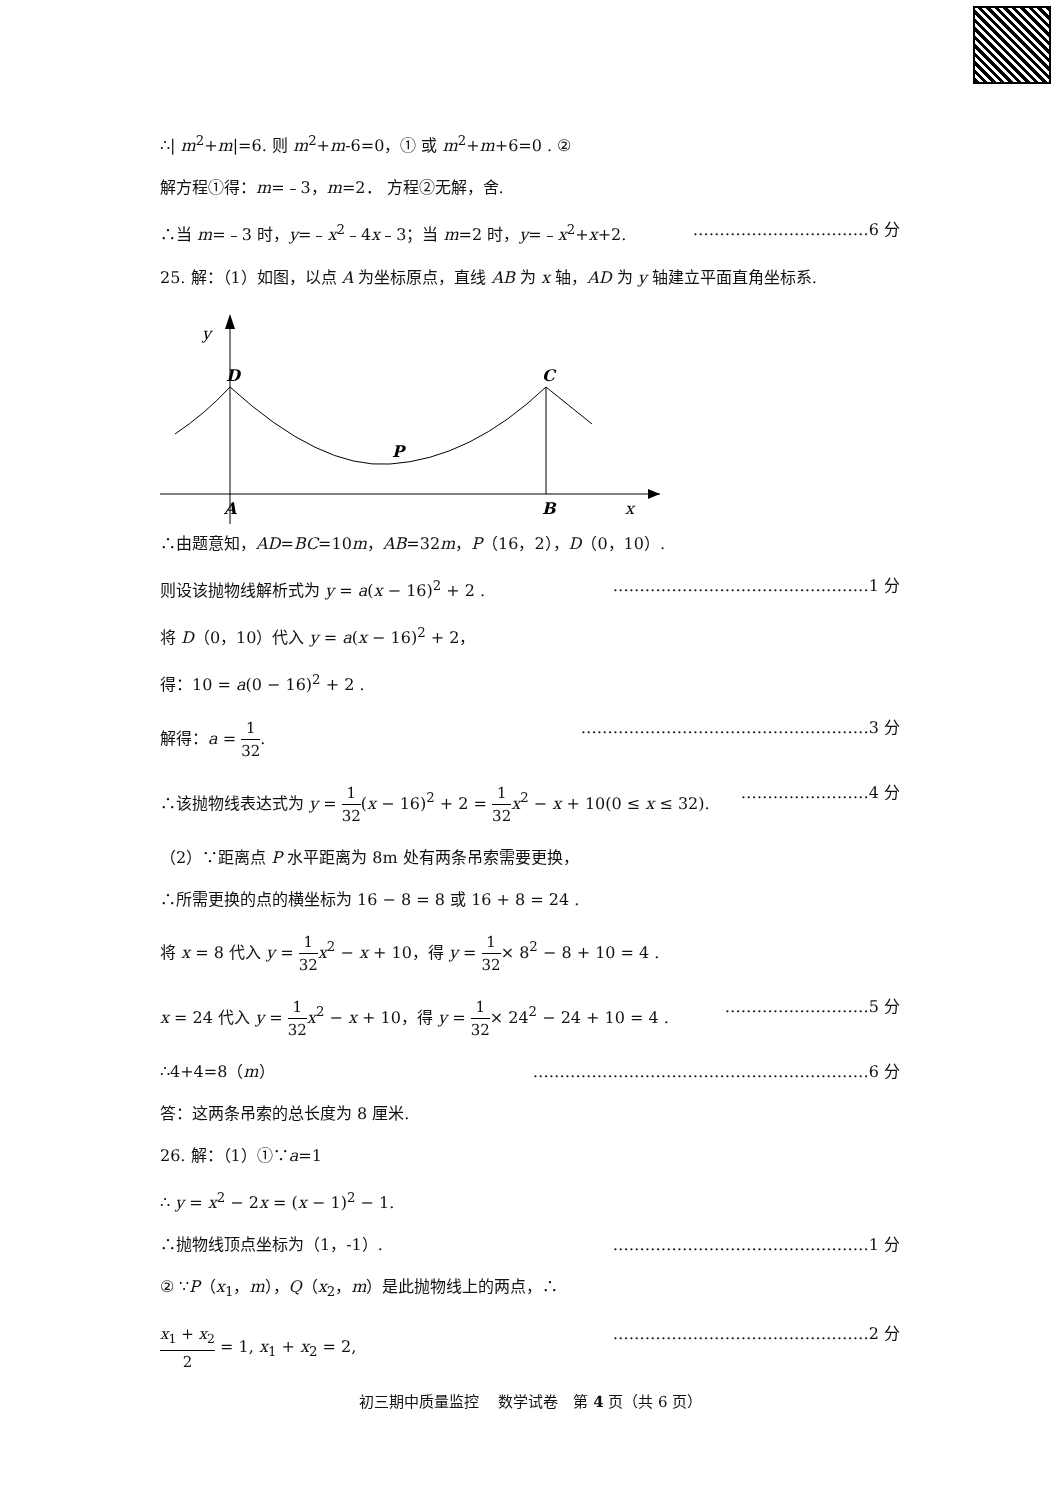∴| m<sup>2</sup>+m|=6. 则 m<sup>2</sup>+m-6=0，① 或 m<sup>2</sup>+m+6=0 . ②
解方程①得：m=﹣3，m=2． 方程②无解，舍.
∴当 m=﹣3 时，y=﹣x<sup>2</sup>﹣4x﹣3；当 m=2 时，y=﹣x<sup>2</sup>+x+2. ……………………………6 分
25. 解：（1）如图，以点 A 为坐标原点，直线 AB 为 x 轴，AD 为 y 轴建立平面直角坐标系.
y
D
C
P
A
B
x
∴由题意知，AD=BC=10m，AB=32m，P（16，2），D（0，10）.
则设该抛物线解析式为 y = a(x − 16)<sup>2</sup> + 2 . …………………………………………1 分
将 D（0，10）代入 y = a(x − 16)<sup>2</sup> + 2，
得：10 = a(0 − 16)<sup>2</sup> + 2 .
解得：a = 1 32. ………………………………………………3 分
∴该抛物线表达式为 y = 1 32(x − 16)<sup>2</sup> + 2 = 1 32 x<sup>2</sup> − x + 10(0 ≤ x ≤ 32). ……………………4 分
（2）∵距离点 P 水平距离为 8m 处有两条吊索需要更换，
∴所需更换的点的横坐标为 16 − 8 = 8 或 16 + 8 = 24 .
将 x = 8 代入 y = 1 32 x<sup>2</sup> − x + 10，得 y = 1 32× 8<sup>2</sup> − 8 + 10 = 4 .
x = 24 代入 y = 1 32 x<sup>2</sup> − x + 10，得 y = 1 32× 24<sup>2</sup> − 24 + 10 = 4 . ………………………5 分
∴4+4=8（m） ………………………………………………………6 分
答：这两条吊索的总长度为 8 厘米.
26. 解：（1）①∵a=1
∴ y = x<sup>2</sup> − 2x = (x − 1)<sup>2</sup> − 1.
∴抛物线顶点坐标为（1，-1）. …………………………………………1 分
② ∵P（x<sub>1</sub>，m），Q（x<sub>2</sub>，m）是此抛物线上的两点，∴
x<sub>1</sub> + x<sub>2</sub> 2 = 1, x<sub>1</sub> + x<sub>2</sub> = 2, …………………………………………2 分
初三期中质量监控　 数学试卷　第 4 页（共 6 页）